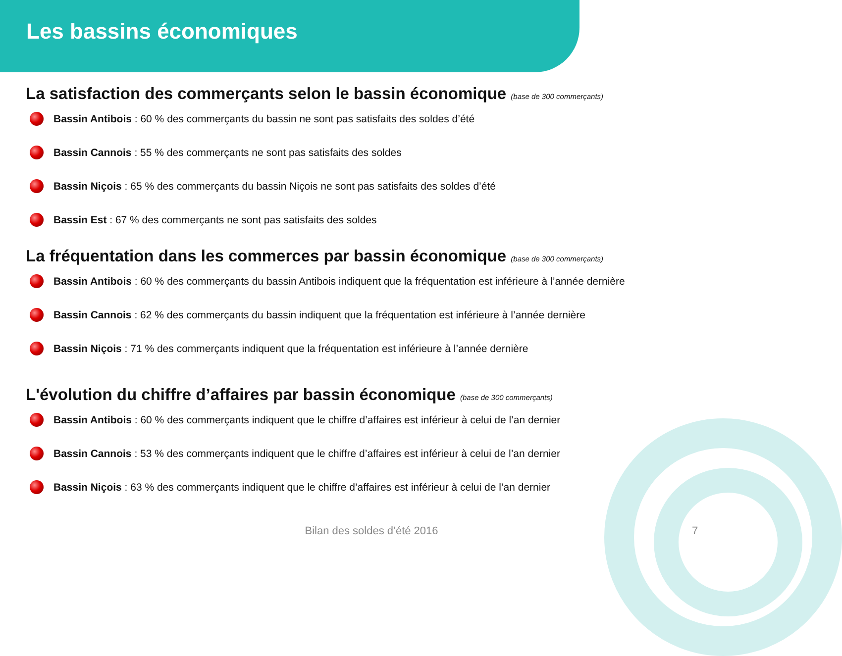Les bassins économiques
La satisfaction des commerçants selon le bassin économique (base de 300 commerçants)
Bassin Antibois : 60 % des commerçants du bassin ne sont pas satisfaits des soldes d’été
Bassin Cannois : 55 % des commerçants ne sont pas satisfaits des soldes
Bassin Niçois : 65 % des commerçants du bassin Niçois ne sont pas satisfaits des soldes d’été
Bassin Est : 67 % des commerçants ne sont pas satisfaits des soldes
La fréquentation dans les commerces par bassin économique (base de 300 commerçants)
Bassin Antibois : 60 % des commerçants du bassin Antibois indiquent que la fréquentation est inférieure à l’année dernière
Bassin Cannois : 62 % des commerçants du bassin indiquent que la fréquentation est inférieure à l’année dernière
Bassin Niçois : 71 % des commerçants indiquent que la fréquentation est inférieure à l’année dernière
L'évolution du chiffre d’affaires par bassin économique (base de 300 commerçants)
Bassin Antibois : 60 % des commerçants indiquent que le chiffre d’affaires est inférieur à celui de l’an dernier
Bassin Cannois : 53 % des commerçants indiquent que le chiffre d’affaires est inférieur à celui de l’an dernier
Bassin Niçois : 63 % des commerçants indiquent que le chiffre d’affaires est inférieur à celui de l’an dernier
Bilan des soldes d’été 2016 7